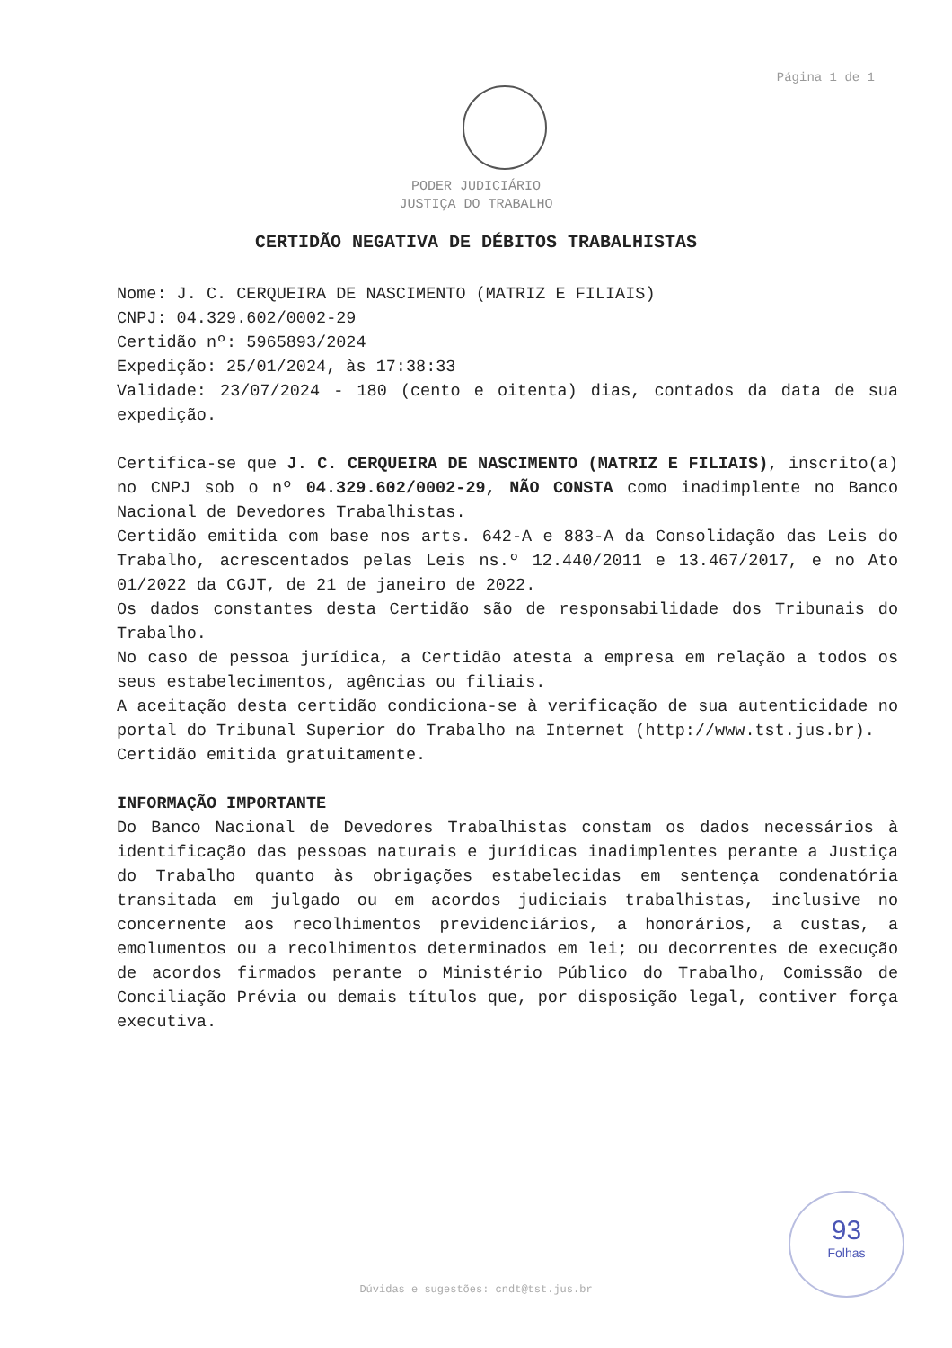Página 1 de 1
PODER JUDICIÁRIO
JUSTIÇA DO TRABALHO
CERTIDÃO NEGATIVA DE DÉBITOS TRABALHISTAS
Nome: J. C. CERQUEIRA DE NASCIMENTO (MATRIZ E FILIAIS)
CNPJ: 04.329.602/0002-29
Certidão nº: 5965893/2024
Expedição: 25/01/2024, às 17:38:33
Validade: 23/07/2024 - 180 (cento e oitenta) dias, contados da data de sua expedição.
Certifica-se que J. C. CERQUEIRA DE NASCIMENTO (MATRIZ E FILIAIS), inscrito(a) no CNPJ sob o nº 04.329.602/0002-29, NÃO CONSTA como inadimplente no Banco Nacional de Devedores Trabalhistas.
Certidão emitida com base nos arts. 642-A e 883-A da Consolidação das Leis do Trabalho, acrescentados pelas Leis ns.º 12.440/2011 e 13.467/2017, e no Ato 01/2022 da CGJT, de 21 de janeiro de 2022.
Os dados constantes desta Certidão são de responsabilidade dos Tribunais do Trabalho.
No caso de pessoa jurídica, a Certidão atesta a empresa em relação a todos os seus estabelecimentos, agências ou filiais.
A aceitação desta certidão condiciona-se à verificação de sua autenticidade no portal do Tribunal Superior do Trabalho na Internet (http://www.tst.jus.br).
Certidão emitida gratuitamente.
INFORMAÇÃO IMPORTANTE
Do Banco Nacional de Devedores Trabalhistas constam os dados necessários à identificação das pessoas naturais e jurídicas inadimplentes perante a Justiça do Trabalho quanto às obrigações estabelecidas em sentença condenatória transitada em julgado ou em acordos judiciais trabalhistas, inclusive no concernente aos recolhimentos previdenciários, a honorários, a custas, a emolumentos ou a recolhimentos determinados em lei; ou decorrentes de execução de acordos firmados perante o Ministério Público do Trabalho, Comissão de Conciliação Prévia ou demais títulos que, por disposição legal, contiver força executiva.
93
Folhas
Dúvidas e sugestões: cndt@tst.jus.br